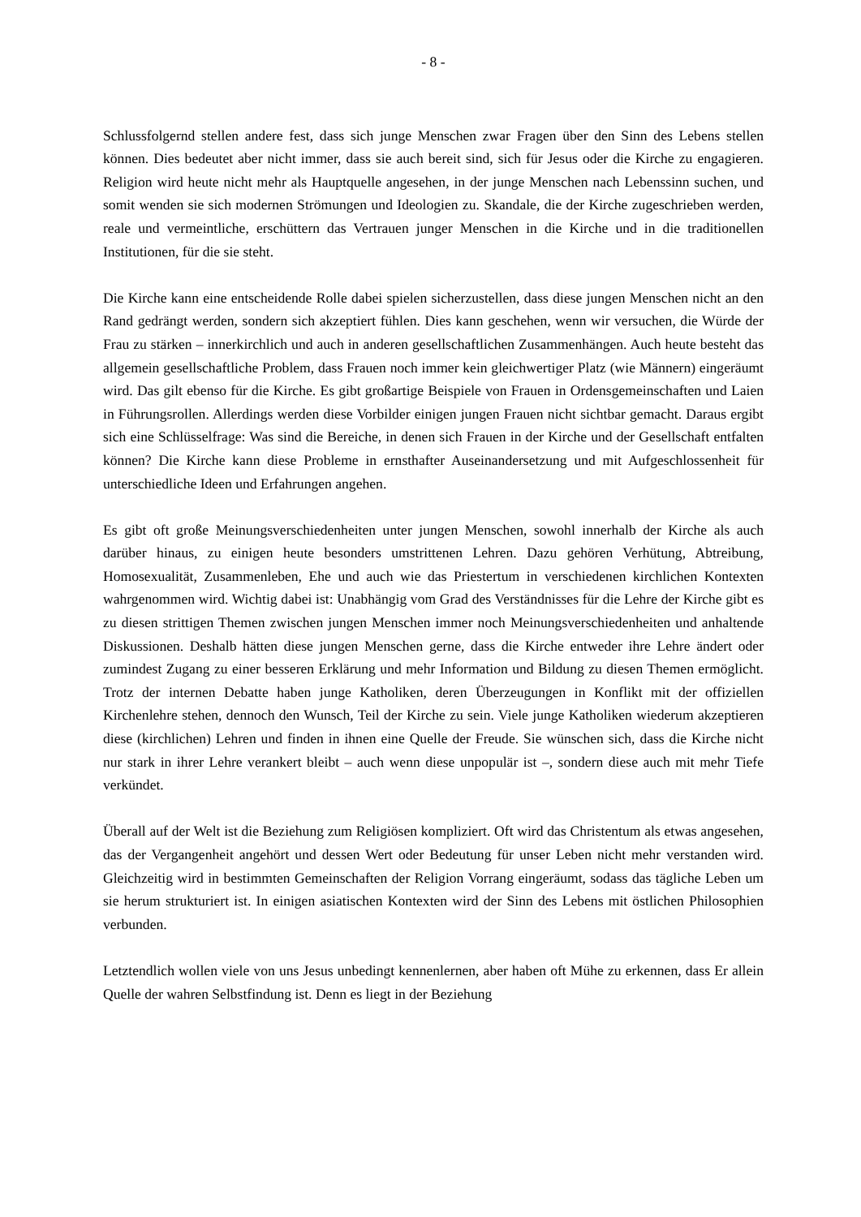- 8 -
Schlussfolgernd stellen andere fest, dass sich junge Menschen zwar Fragen über den Sinn des Lebens stellen können. Dies bedeutet aber nicht immer, dass sie auch bereit sind, sich für Jesus oder die Kirche zu engagieren. Religion wird heute nicht mehr als Hauptquelle angesehen, in der junge Menschen nach Lebenssinn suchen, und somit wenden sie sich modernen Strömungen und Ideologien zu. Skandale, die der Kirche zugeschrieben werden, reale und vermeintliche, erschüttern das Vertrauen junger Menschen in die Kirche und in die traditionellen Institutionen, für die sie steht.
Die Kirche kann eine entscheidende Rolle dabei spielen sicherzustellen, dass diese jungen Menschen nicht an den Rand gedrängt werden, sondern sich akzeptiert fühlen. Dies kann geschehen, wenn wir versuchen, die Würde der Frau zu stärken – innerkirchlich und auch in anderen gesellschaftlichen Zusammenhängen. Auch heute besteht das allgemein gesellschaftliche Problem, dass Frauen noch immer kein gleichwertiger Platz (wie Männern) eingeräumt wird. Das gilt ebenso für die Kirche. Es gibt großartige Beispiele von Frauen in Ordensgemeinschaften und Laien in Führungsrollen. Allerdings werden diese Vorbilder einigen jungen Frauen nicht sichtbar gemacht. Daraus ergibt sich eine Schlüsselfrage: Was sind die Bereiche, in denen sich Frauen in der Kirche und der Gesellschaft entfalten können? Die Kirche kann diese Probleme in ernsthafter Auseinandersetzung und mit Aufgeschlossenheit für unterschiedliche Ideen und Erfahrungen angehen.
Es gibt oft große Meinungsverschiedenheiten unter jungen Menschen, sowohl innerhalb der Kirche als auch darüber hinaus, zu einigen heute besonders umstrittenen Lehren. Dazu gehören Verhütung, Abtreibung, Homosexualität, Zusammenleben, Ehe und auch wie das Priestertum in verschiedenen kirchlichen Kontexten wahrgenommen wird. Wichtig dabei ist: Unabhängig vom Grad des Verständnisses für die Lehre der Kirche gibt es zu diesen strittigen Themen zwischen jungen Menschen immer noch Meinungsverschiedenheiten und anhaltende Diskussionen. Deshalb hätten diese jungen Menschen gerne, dass die Kirche entweder ihre Lehre ändert oder zumindest Zugang zu einer besseren Erklärung und mehr Information und Bildung zu diesen Themen ermöglicht. Trotz der internen Debatte haben junge Katholiken, deren Überzeugungen in Konflikt mit der offiziellen Kirchenlehre stehen, dennoch den Wunsch, Teil der Kirche zu sein. Viele junge Katholiken wiederum akzeptieren diese (kirchlichen) Lehren und finden in ihnen eine Quelle der Freude. Sie wünschen sich, dass die Kirche nicht nur stark in ihrer Lehre verankert bleibt – auch wenn diese unpopulär ist –, sondern diese auch mit mehr Tiefe verkündet.
Überall auf der Welt ist die Beziehung zum Religiösen kompliziert. Oft wird das Christentum als etwas angesehen, das der Vergangenheit angehört und dessen Wert oder Bedeutung für unser Leben nicht mehr verstanden wird. Gleichzeitig wird in bestimmten Gemeinschaften der Religion Vorrang eingeräumt, sodass das tägliche Leben um sie herum strukturiert ist. In einigen asiatischen Kontexten wird der Sinn des Lebens mit östlichen Philosophien verbunden.
Letztendlich wollen viele von uns Jesus unbedingt kennenlernen, aber haben oft Mühe zu erkennen, dass Er allein Quelle der wahren Selbstfindung ist. Denn es liegt in der Beziehung